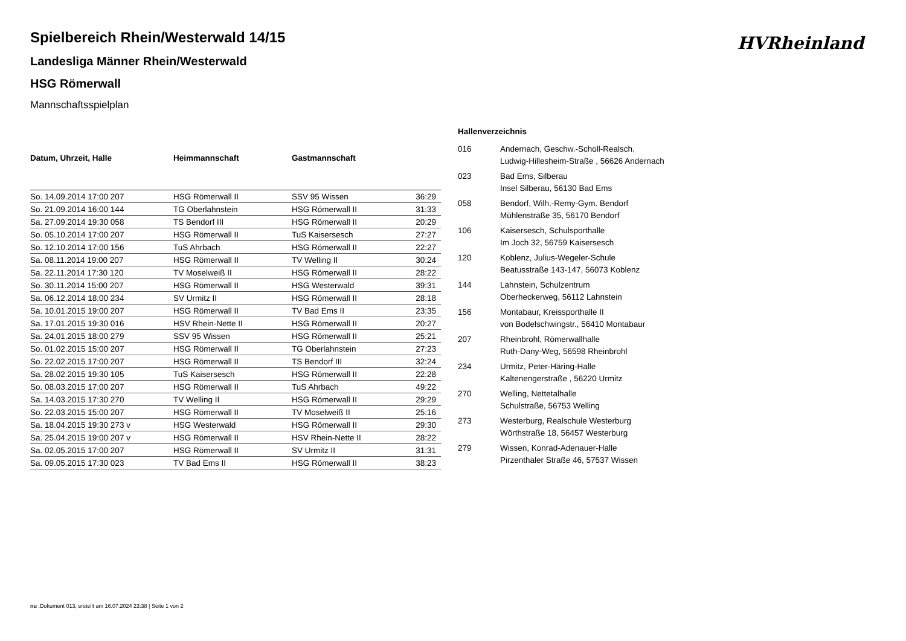HVRheinland
Spielbereich Rhein/Westerwald 14/15
Landesliga Männer Rhein/Westerwald
HSG Römerwall
Mannschaftsspielplan
| Datum, Uhrzeit, Halle | Heimmannschaft | Gastmannschaft | |
| --- | --- | --- | --- |
| So. 14.09.2014 17:00 207 | HSG Römerwall II | SSV 95 Wissen | 36:29 |
| So. 21.09.2014 16:00 144 | TG Oberlahnstein | HSG Römerwall II | 31:33 |
| Sa. 27.09.2014 19:30 058 | TS Bendorf III | HSG Römerwall II | 20:29 |
| So. 05.10.2014 17:00 207 | HSG Römerwall II | TuS Kaisersesch | 27:27 |
| So. 12.10.2014 17:00 156 | TuS Ahrbach | HSG Römerwall II | 22:27 |
| Sa. 08.11.2014 19:00 207 | HSG Römerwall II | TV Welling II | 30:24 |
| Sa. 22.11.2014 17:30 120 | TV Moselweiß II | HSG Römerwall II | 28:22 |
| So. 30.11.2014 15:00 207 | HSG Römerwall II | HSG Westerwald | 39:31 |
| Sa. 06.12.2014 18:00 234 | SV Urmitz II | HSG Römerwall II | 28:18 |
| Sa. 10.01.2015 19:00 207 | HSG Römerwall II | TV Bad Ems II | 23:35 |
| Sa. 17.01.2015 19:30 016 | HSV Rhein-Nette II | HSG Römerwall II | 20:27 |
| Sa. 24.01.2015 18:00 279 | SSV 95 Wissen | HSG Römerwall II | 25:21 |
| So. 01.02.2015 15:00 207 | HSG Römerwall II | TG Oberlahnstein | 27:23 |
| So. 22.02.2015 17:00 207 | HSG Römerwall II | TS Bendorf III | 32:24 |
| Sa. 28.02.2015 19:30 105 | TuS Kaisersesch | HSG Römerwall II | 22:28 |
| So. 08.03.2015 17:00 207 | HSG Römerwall II | TuS Ahrbach | 49:22 |
| Sa. 14.03.2015 17:30 270 | TV Welling II | HSG Römerwall II | 29:29 |
| So. 22.03.2015 15:00 207 | HSG Römerwall II | TV Moselweiß II | 25:16 |
| Sa. 18.04.2015 19:30 273 v | HSG Westerwald | HSG Römerwall II | 29:30 |
| Sa. 25.04.2015 19:00 207 v | HSG Römerwall II | HSV Rhein-Nette II | 28:22 |
| Sa. 02.05.2015 17:00 207 | HSG Römerwall II | SV Urmitz II | 31:31 |
| Sa. 09.05.2015 17:30 023 | TV Bad Ems II | HSG Römerwall II | 38:23 |
Hallenverzeichnis
| 016 | Andernach, Geschw.-Scholl-Realsch. Ludwig-Hillesheim-Straße , 56626 Andernach |
| 023 | Bad Ems, Silberau Insel Silberau, 56130 Bad Ems |
| 058 | Bendorf, Wilh.-Remy-Gym. Bendorf Mühlenstraße 35, 56170 Bendorf |
| 106 | Kaisersesch, Schulsporthalle Im Joch 32, 56759 Kaisersesch |
| 120 | Koblenz, Julius-Wegeler-Schule Beatusstraße 143-147, 56073 Koblenz |
| 144 | Lahnstein, Schulzentrum Oberheckerweg, 56112 Lahnstein |
| 156 | Montabaur, Kreissporthalle II von Bodelschwingstr., 56410 Montabaur |
| 207 | Rheinbrohl, Römerwallhalle Ruth-Dany-Weg, 56598 Rheinbrohl |
| 234 | Urmitz, Peter-Häring-Halle Kaltenengerstraße , 56220 Urmitz |
| 270 | Welling, Nettetalhalle Schulstraße, 56753 Welling |
| 273 | Westerburg, Realschule Westerburg Wörthstraße 18, 56457 Westerburg |
| 279 | Wissen, Konrad-Adenauer-Halle Pirzenthaler Straße 46, 57537 Wissen |
nu .Dokument 013, erstellt am 16.07.2024 23:38 | Seite 1 von 2